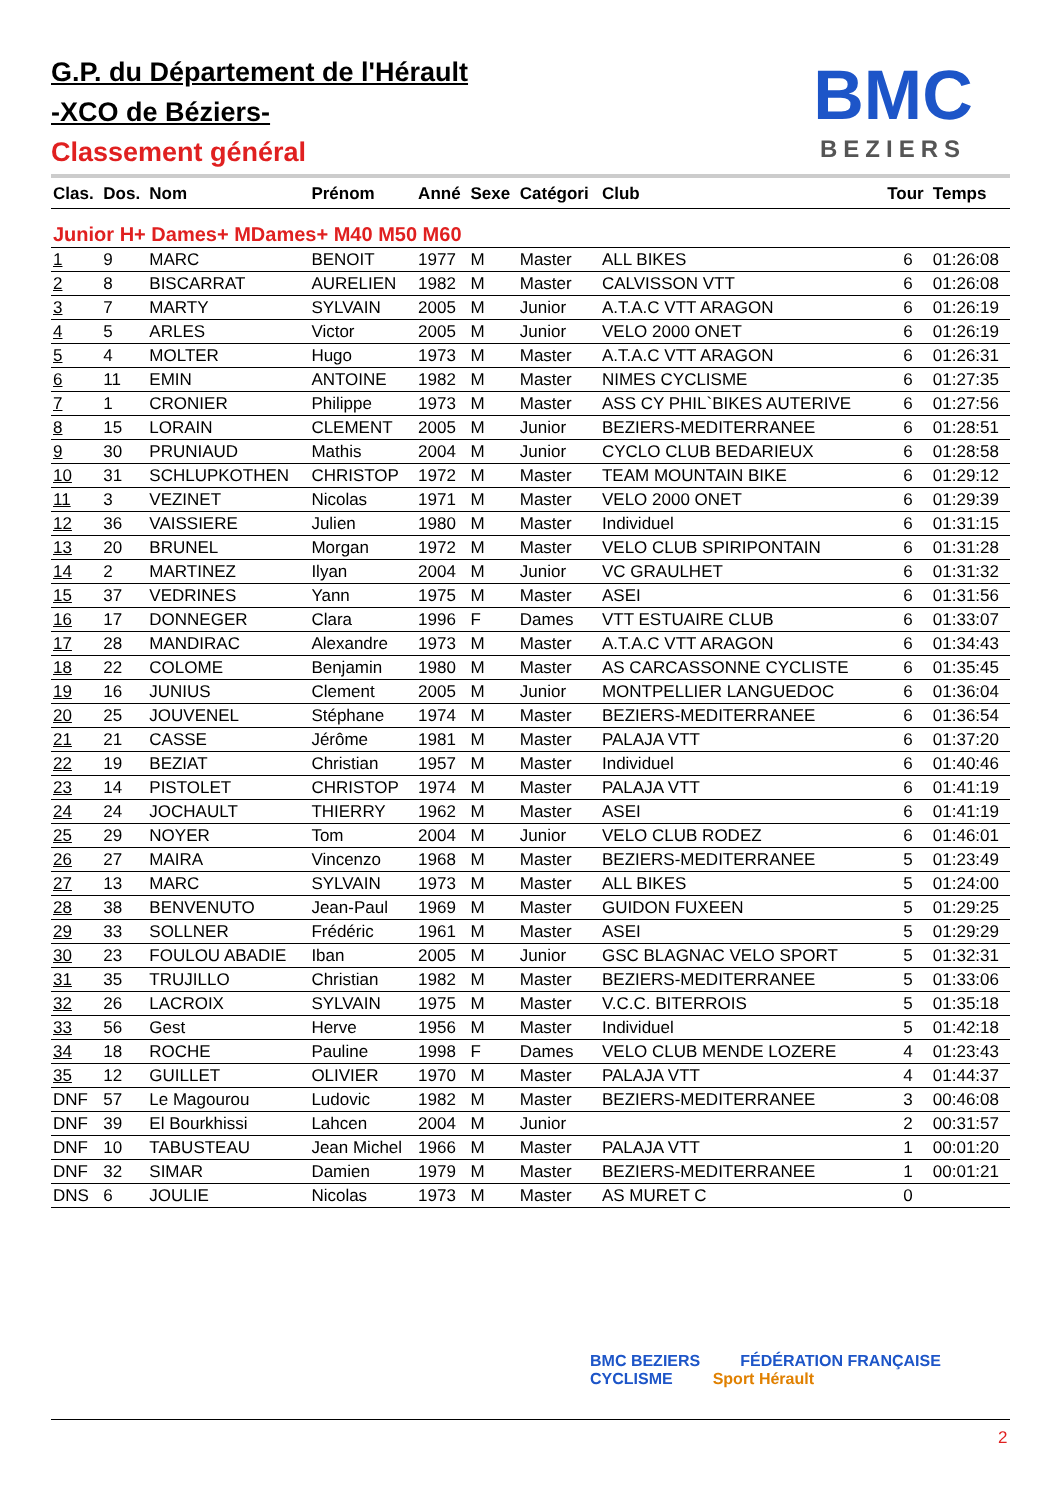G.P. du Département de l'Hérault
-XCO de Béziers-
Classement général
BMC
BEZIERS
| Clas. | Dos. | Nom | Prénom | Anné | Sexe | Catégori | Club | Tour | Temps |
| --- | --- | --- | --- | --- | --- | --- | --- | --- | --- |
| Junior H+ Dames+ MDames+ M40 M50 M60 | | | | | | | | | |
| 1 | 9 | MARC | BENOIT | 1977 | M | Master | ALL BIKES | 6 | 01:26:08 |
| 2 | 8 | BISCARRAT | AURELIEN | 1982 | M | Master | CALVISSON VTT | 6 | 01:26:08 |
| 3 | 7 | MARTY | SYLVAIN | 2005 | M | Junior | A.T.A.C VTT ARAGON | 6 | 01:26:19 |
| 4 | 5 | ARLES | Victor | 2005 | M | Junior | VELO 2000 ONET | 6 | 01:26:19 |
| 5 | 4 | MOLTER | Hugo | 1973 | M | Master | A.T.A.C VTT ARAGON | 6 | 01:26:31 |
| 6 | 11 | EMIN | ANTOINE | 1982 | M | Master | NIMES CYCLISME | 6 | 01:27:35 |
| 7 | 1 | CRONIER | Philippe | 1973 | M | Master | ASS CY PHIL`BIKES AUTERIVE | 6 | 01:27:56 |
| 8 | 15 | LORAIN | CLEMENT | 2005 | M | Junior | BEZIERS-MEDITERRANEE | 6 | 01:28:51 |
| 9 | 30 | PRUNIAUD | Mathis | 2004 | M | Junior | CYCLO CLUB BEDARIEUX | 6 | 01:28:58 |
| 10 | 31 | SCHLUPKOTHEN | CHRISTOP | 1972 | M | Master | TEAM MOUNTAIN BIKE | 6 | 01:29:12 |
| 11 | 3 | VEZINET | Nicolas | 1971 | M | Master | VELO 2000 ONET | 6 | 01:29:39 |
| 12 | 36 | VAISSIERE | Julien | 1980 | M | Master | Individuel | 6 | 01:31:15 |
| 13 | 20 | BRUNEL | Morgan | 1972 | M | Master | VELO CLUB SPIRIPONTAIN | 6 | 01:31:28 |
| 14 | 2 | MARTINEZ | Ilyan | 2004 | M | Junior | VC GRAULHET | 6 | 01:31:32 |
| 15 | 37 | VEDRINES | Yann | 1975 | M | Master | ASEI | 6 | 01:31:56 |
| 16 | 17 | DONNEGER | Clara | 1996 | F | Dames | VTT ESTUAIRE CLUB | 6 | 01:33:07 |
| 17 | 28 | MANDIRAC | Alexandre | 1973 | M | Master | A.T.A.C VTT ARAGON | 6 | 01:34:43 |
| 18 | 22 | COLOME | Benjamin | 1980 | M | Master | AS CARCASSONNE CYCLISTE | 6 | 01:35:45 |
| 19 | 16 | JUNIUS | Clement | 2005 | M | Junior | MONTPELLIER LANGUEDOC | 6 | 01:36:04 |
| 20 | 25 | JOUVENEL | Stéphane | 1974 | M | Master | BEZIERS-MEDITERRANEE | 6 | 01:36:54 |
| 21 | 21 | CASSE | Jérôme | 1981 | M | Master | PALAJA VTT | 6 | 01:37:20 |
| 22 | 19 | BEZIAT | Christian | 1957 | M | Master | Individuel | 6 | 01:40:46 |
| 23 | 14 | PISTOLET | CHRISTOP | 1974 | M | Master | PALAJA VTT | 6 | 01:41:19 |
| 24 | 24 | JOCHAULT | THIERRY | 1962 | M | Master | ASEI | 6 | 01:41:19 |
| 25 | 29 | NOYER | Tom | 2004 | M | Junior | VELO CLUB RODEZ | 6 | 01:46:01 |
| 26 | 27 | MAIRA | Vincenzo | 1968 | M | Master | BEZIERS-MEDITERRANEE | 5 | 01:23:49 |
| 27 | 13 | MARC | SYLVAIN | 1973 | M | Master | ALL BIKES | 5 | 01:24:00 |
| 28 | 38 | BENVENUTO | Jean-Paul | 1969 | M | Master | GUIDON FUXEEN | 5 | 01:29:25 |
| 29 | 33 | SOLLNER | Frédéric | 1961 | M | Master | ASEI | 5 | 01:29:29 |
| 30 | 23 | FOULOU ABADIE | Iban | 2005 | M | Junior | GSC BLAGNAC VELO SPORT | 5 | 01:32:31 |
| 31 | 35 | TRUJILLO | Christian | 1982 | M | Master | BEZIERS-MEDITERRANEE | 5 | 01:33:06 |
| 32 | 26 | LACROIX | SYLVAIN | 1975 | M | Master | V.C.C. BITERROIS | 5 | 01:35:18 |
| 33 | 56 | Gest | Herve | 1956 | M | Master | Individuel | 5 | 01:42:18 |
| 34 | 18 | ROCHE | Pauline | 1998 | F | Dames | VELO CLUB MENDE LOZERE | 4 | 01:23:43 |
| 35 | 12 | GUILLET | OLIVIER | 1970 | M | Master | PALAJA VTT | 4 | 01:44:37 |
| DNF | 57 | Le Magourou | Ludovic | 1982 | M | Master | BEZIERS-MEDITERRANEE | 3 | 00:46:08 |
| DNF | 39 | El Bourkhissi | Lahcen | 2004 | M | Junior | | 2 | 00:31:57 |
| DNF | 10 | TABUSTEAU | Jean Michel | 1966 | M | Master | PALAJA VTT | 1 | 00:01:20 |
| DNF | 32 | SIMAR | Damien | 1979 | M | Master | BEZIERS-MEDITERRANEE | 1 | 00:01:21 |
| DNS | 6 | JOULIE | Nicolas | 1973 | M | Master | AS MURET C | 0 | |
BMC BEZIERS FÉDÉRATION FRANÇAISE CYCLISME Sport Hérault
2